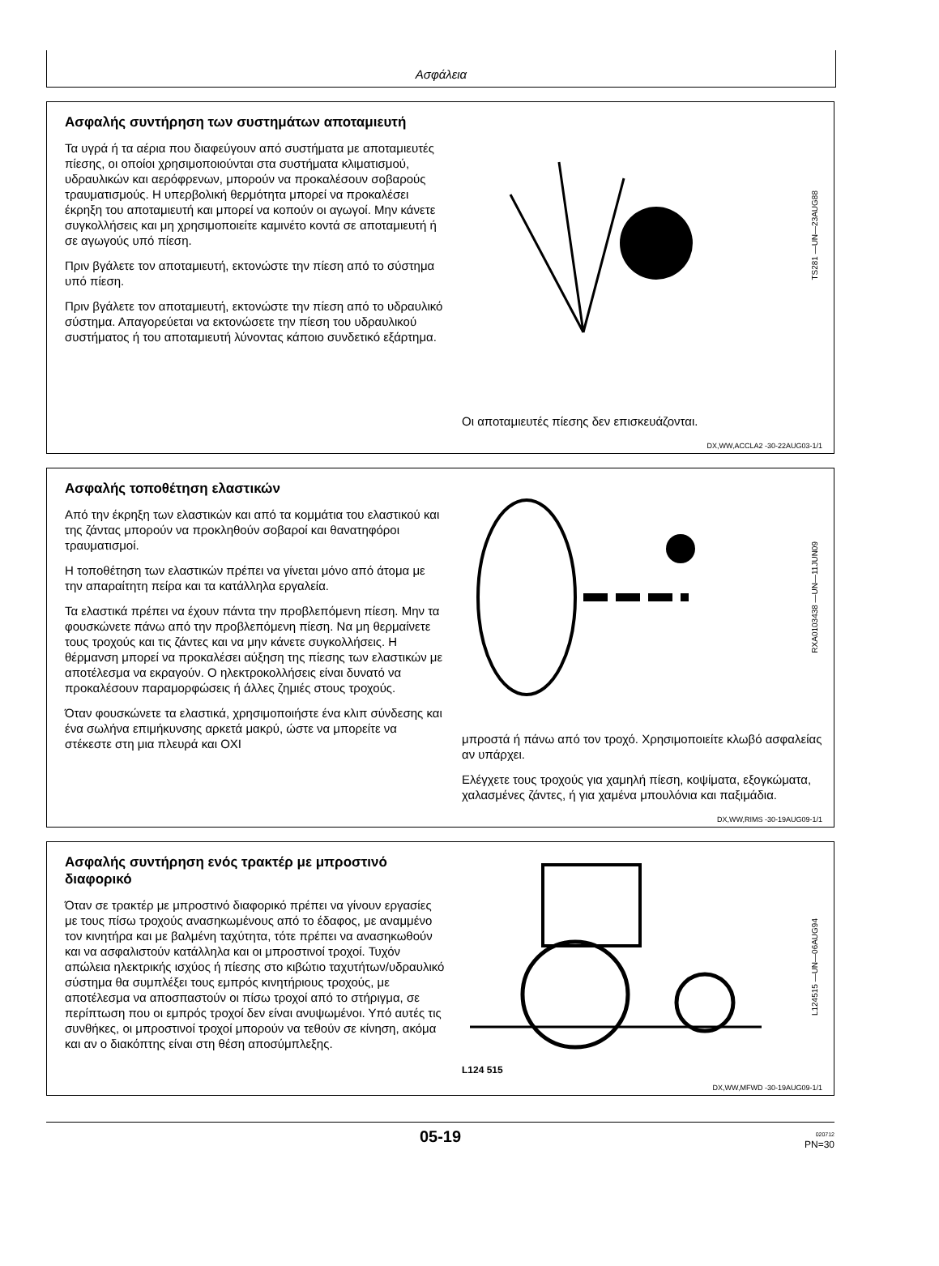Ασφάλεια
Ασφαλής συντήρηση των συστημάτων αποταμιευτή
Τα υγρά ή τα αέρια που διαφεύγουν από συστήματα με αποταμιευτές πίεσης, οι οποίοι χρησιμοποιούνται στα συστήματα κλιματισμού, υδραυλικών και αερόφρενων, μπορούν να προκαλέσουν σοβαρούς τραυματισμούς. Η υπερβολική θερμότητα μπορεί να προκαλέσει έκρηξη του αποταμιευτή και μπορεί να κοπούν οι αγωγοί. Μην κάνετε συγκολλήσεις και μη χρησιμοποιείτε καμινέτο κοντά σε αποταμιευτή ή σε αγωγούς υπό πίεση.
Πριν βγάλετε τον αποταμιευτή, εκτονώστε την πίεση από το σύστημα υπό πίεση.
Πριν βγάλετε τον αποταμιευτή, εκτονώστε την πίεση από το υδραυλικό σύστημα. Απαγορεύεται να εκτονώσετε την πίεση του υδραυλικού συστήματος ή του αποταμιευτή λύνοντας κάποιο συνδετικό εξάρτημα.
TS281 —UN—23AUG88
Οι αποταμιευτές πίεσης δεν επισκευάζονται.
DX,WW,ACCLA2 -30-22AUG03-1/1
Ασφαλής τοποθέτηση ελαστικών
Από την έκρηξη των ελαστικών και από τα κομμάτια του ελαστικού και της ζάντας μπορούν να προκληθούν σοβαροί και θανατηφόροι τραυματισμοί.
Η τοποθέτηση των ελαστικών πρέπει να γίνεται μόνο από άτομα με την απαραίτητη πείρα και τα κατάλληλα εργαλεία.
Τα ελαστικά πρέπει να έχουν πάντα την προβλεπόμενη πίεση. Μην τα φουσκώνετε πάνω από την προβλεπόμενη πίεση. Να μη θερμαίνετε τους τροχούς και τις ζάντες και να μην κάνετε συγκολλήσεις. Η θέρμανση μπορεί να προκαλέσει αύξηση της πίεσης των ελαστικών με αποτέλεσμα να εκραγούν. Ο ηλεκτροκολλήσεις είναι δυνατό να προκαλέσουν παραμορφώσεις ή άλλες ζημιές στους τροχούς.
Όταν φουσκώνετε τα ελαστικά, χρησιμοποιήστε ένα κλιπ σύνδεσης και ένα σωλήνα επιμήκυνσης αρκετά μακρύ, ώστε να μπορείτε να στέκεστε στη μια πλευρά και ΟΧΙ
RXA0103438 —UN—11JUN09
μπροστά ή πάνω από τον τροχό. Χρησιμοποιείτε κλωβό ασφαλείας αν υπάρχει.
Ελέγχετε τους τροχούς για χαμηλή πίεση, κοψίματα, εξογκώματα, χαλασμένες ζάντες, ή για χαμένα μπουλόνια και παξιμάδια.
DX,WW,RIMS -30-19AUG09-1/1
Ασφαλής συντήρηση ενός τρακτέρ με μπροστινό διαφορικό
Όταν σε τρακτέρ με μπροστινό διαφορικό πρέπει να γίνουν εργασίες με τους πίσω τροχούς ανασηκωμένους από το έδαφος, με αναμμένο τον κινητήρα και με βαλμένη ταχύτητα, τότε πρέπει να ανασηκωθούν και να ασφαλιστούν κατάλληλα και οι μπροστινοί τροχοί. Τυχόν απώλεια ηλεκτρικής ισχύος ή πίεσης στο κιβώτιο ταχυτήτων/υδραυλικό σύστημα θα συμπλέξει τους εμπρός κινητήριους τροχούς, με αποτέλεσμα να αποσπαστούν οι πίσω τροχοί από το στήριγμα, σε περίπτωση που οι εμπρός τροχοί δεν είναι ανυψωμένοι. Υπό αυτές τις συνθήκες, οι μπροστινοί τροχοί μπορούν να τεθούν σε κίνηση, ακόμα και αν ο διακόπτης είναι στη θέση αποσύμπλεξης.
L124 515
L124515 —UN—06AUG94
DX,WW,MFWD -30-19AUG09-1/1
05-19 020712
PN=30